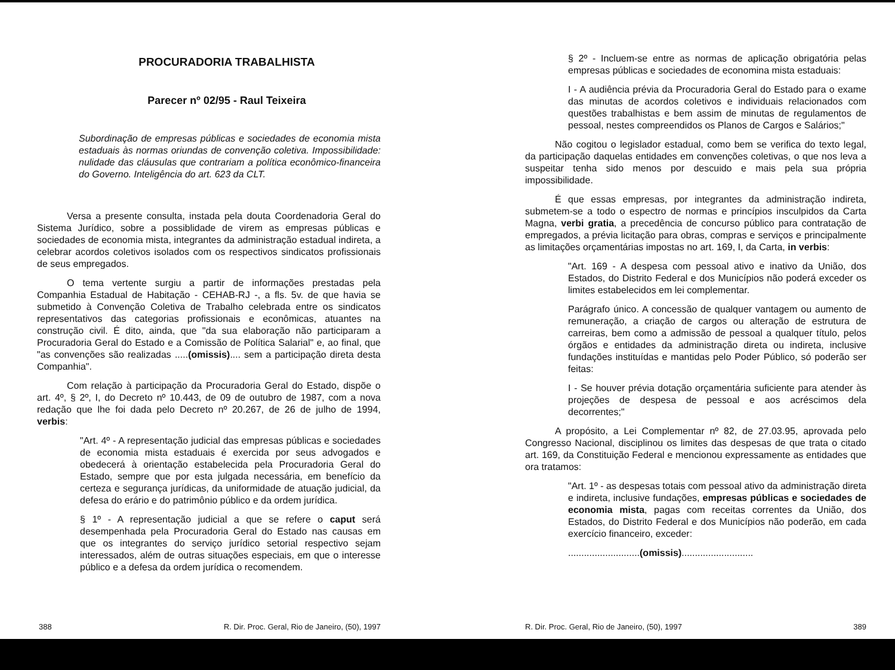PROCURADORIA TRABALHISTA
Parecer nº 02/95 - Raul Teixeira
Subordinação de empresas públicas e sociedades de economia mista estaduais às normas oriundas de convenção coletiva. Impossibilidade: nulidade das cláusulas que contrariam a política econômico-financeira do Governo. Inteligência do art. 623 da CLT.
Versa a presente consulta, instada pela douta Coordenadoria Geral do Sistema Jurídico, sobre a possiblidade de virem as empresas públicas e sociedades de economia mista, integrantes da administração estadual indireta, a celebrar acordos coletivos isolados com os respectivos sindicatos profissionais de seus empregados.
O tema vertente surgiu a partir de informações prestadas pela Companhia Estadual de Habitação - CEHAB-RJ -, a fls. 5v. de que havia se submetido à Convenção Coletiva de Trabalho celebrada entre os sindicatos representativos das categorias profissionais e econômicas, atuantes na construção civil. É dito, ainda, que "da sua elaboração não participaram a Procuradoria Geral do Estado e a Comissão de Política Salarial" e, ao final, que "as convenções são realizadas .....(omissis).... sem a participação direta desta Companhia".
Com relação à participação da Procuradoria Geral do Estado, dispõe o art. 4º, § 2º, I, do Decreto nº 10.443, de 09 de outubro de 1987, com a nova redação que lhe foi dada pelo Decreto nº 20.267, de 26 de julho de 1994, verbis:
"Art. 4º - A representação judicial das empresas públicas e sociedades de economia mista estaduais é exercida por seus advogados e obedecerá à orientação estabelecida pela Procuradoria Geral do Estado, sempre que por esta julgada necessária, em benefício da certeza e segurança jurídicas, da uniformidade de atuação judicial, da defesa do erário e do patrimônio público e da ordem jurídica.
§ 1º - A representação judicial a que se refere o caput será desempenhada pela Procuradoria Geral do Estado nas causas em que os integrantes do serviço jurídico setorial respectivo sejam interessados, além de outras situações especiais, em que o interesse público e a defesa da ordem jurídica o recomendem.
388 R. Dir. Proc. Geral, Rio de Janeiro, (50), 1997
§ 2º - Incluem-se entre as normas de aplicação obrigatória pelas empresas públicas e sociedades de economina mista estaduais:
I - A audiência prévia da Procuradoria Geral do Estado para o exame das minutas de acordos coletivos e individuais relacionados com questões trabalhistas e bem assim de minutas de regulamentos de pessoal, nestes compreendidos os Planos de Cargos e Salários;"
Não cogitou o legislador estadual, como bem se verifica do texto legal, da participação daquelas entidades em convenções coletivas, o que nos leva a suspeitar tenha sido menos por descuido e mais pela sua própria impossibilidade.
É que essas empresas, por integrantes da administração indireta, submetem-se a todo o espectro de normas e princípios insculpidos da Carta Magna, verbi gratia, a precedência de concurso público para contratação de empregados, a prévia licitação para obras, compras e serviços e principalmente as limitações orçamentárias impostas no art. 169, I, da Carta, in verbis:
"Art. 169 - A despesa com pessoal ativo e inativo da União, dos Estados, do Distrito Federal e dos Municípios não poderá exceder os limites estabelecidos em lei complementar.
Parágrafo único. A concessão de qualquer vantagem ou aumento de remuneração, a criação de cargos ou alteração de estrutura de carreiras, bem como a admissão de pessoal a qualquer título, pelos órgãos e entidades da administração direta ou indireta, inclusive fundações instituídas e mantidas pelo Poder Público, só poderão ser feitas:
I - Se houver prévia dotação orçamentária suficiente para atender às projeções de despesa de pessoal e aos acréscimos dela decorrentes;"
A propósito, a Lei Complementar nº 82, de 27.03.95, aprovada pelo Congresso Nacional, disciplinou os limites das despesas de que trata o citado art. 169, da Constituição Federal e mencionou expressamente as entidades que ora tratamos:
"Art. 1º - as despesas totais com pessoal ativo da administração direta e indireta, inclusive fundações, empresas públicas e sociedades de economia mista, pagas com receitas correntes da União, dos Estados, do Distrito Federal e dos Municípios não poderão, em cada exercício financeiro, exceder:
...........................(omissis)...........................
R. Dir. Proc. Geral, Rio de Janeiro, (50), 1997 389